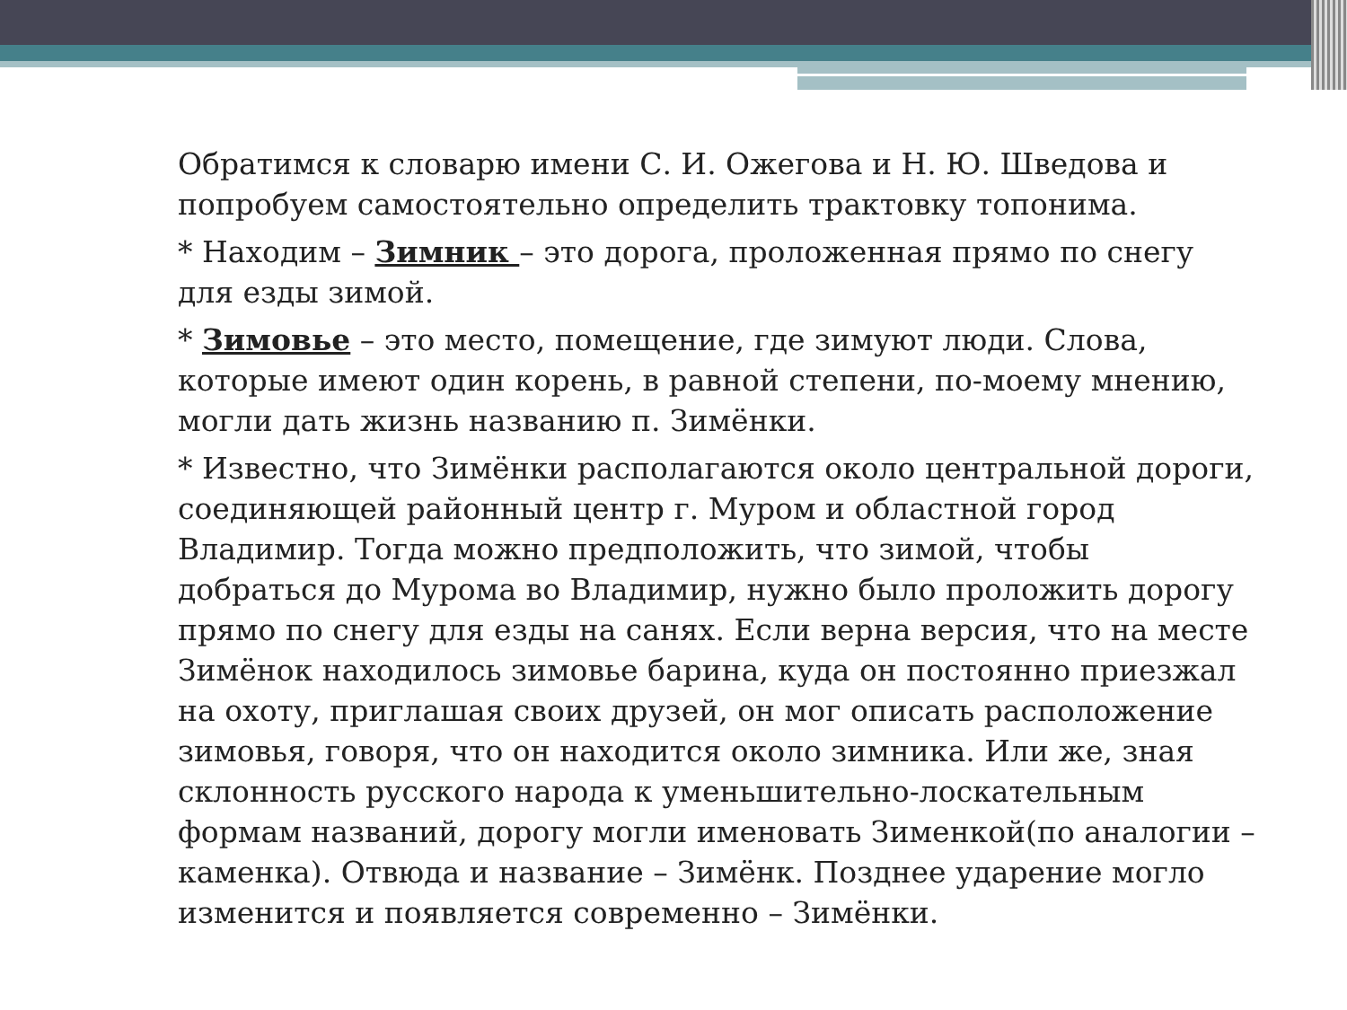Обратимся к словарю имени С. И. Ожегова и Н. Ю. Шведова и попробуем самостоятельно определить трактовку топонима.
* Находим – Зимник – это дорога, проложенная прямо по снегу для езды зимой.
* Зимовье – это место, помещение, где зимуют люди. Слова, которые имеют один корень, в равной степени, по-моему мнению, могли дать жизнь названию п. Зимёнки.
* Известно, что Зимёнки располагаются около центральной дороги, соединяющей районный центр г. Муром и областной город Владимир. Тогда можно предположить, что зимой, чтобы добраться до Мурома во Владимир, нужно было проложить дорогу прямо по снегу для езды на санях. Если верна версия, что на месте Зимёнок находилось зимовье барина, куда он постоянно приезжал на охоту, приглашая своих друзей, он мог описать расположение зимовья, говоря, что он находится около зимника. Или же, зная склонность русского народа к уменьшительно-лоскательным формам названий, дорогу могли именовать Зименкой(по аналогии –каменка). Отвюда и название – Зимёнк. Позднее ударение могло изменится и появляется современно – Зимёнки.